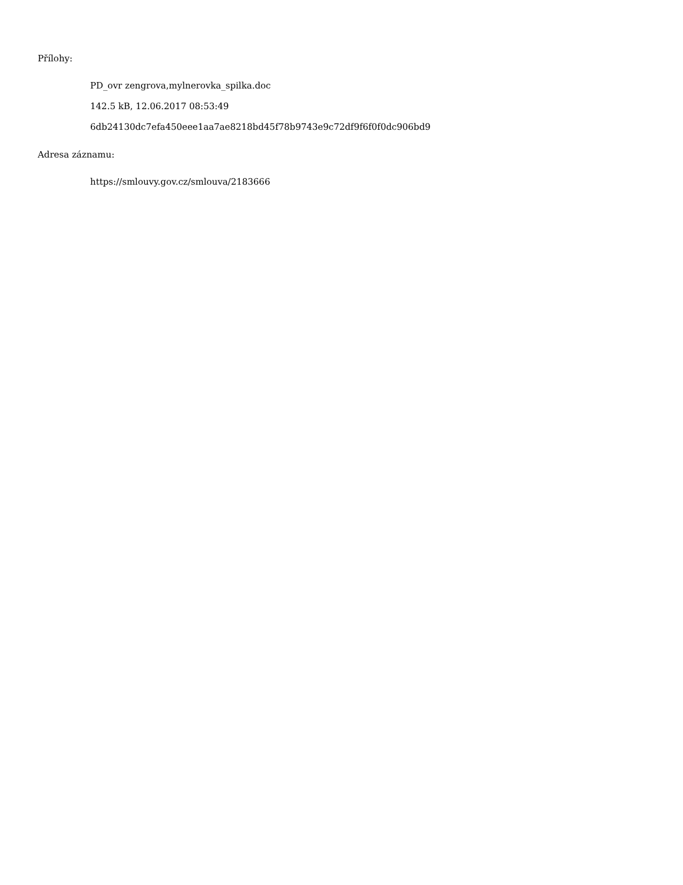Přílohy:
PD_ovr zengrova,mylnerovka_spilka.doc
142.5 kB, 12.06.2017 08:53:49
6db24130dc7efa450eee1aa7ae8218bd45f78b9743e9c72df9f6f0f0dc906bd9
Adresa záznamu:
https://smlouvy.gov.cz/smlouva/2183666